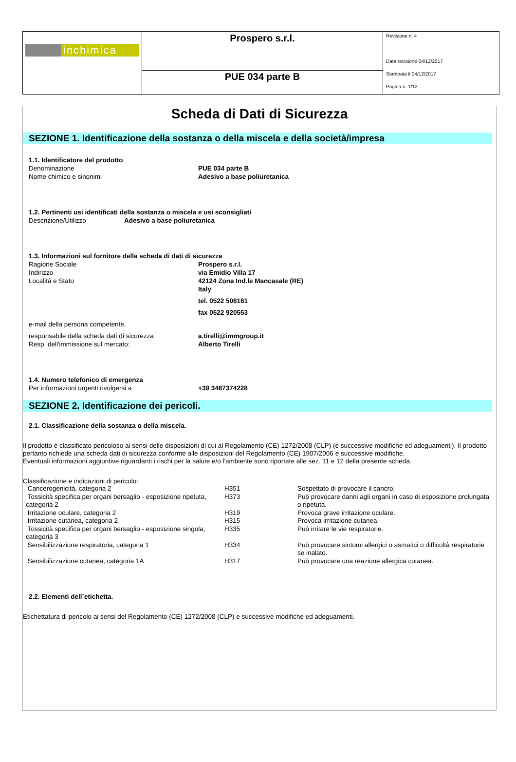| inchimica | Prospero s.r.l. | Revisione n. 4 Data revisione 04/12/2017 Stampata il 04/12/2017 Pagina n. 1/12 |
| | PUE 034 parte B | |
Scheda di Dati di Sicurezza
SEZIONE 1. Identificazione della sostanza o della miscela e della società/impresa
1.1. Identificatore del prodotto
Denominazione PUE 034 parte B
Nome chimico e sinonimi Adesivo a base poliuretanica
1.2. Pertinenti usi identificati della sostanza o miscela e usi sconsigliati
Descrizione/Utilizzo Adesivo a base poliuretanica
1.3. Informazioni sul fornitore della scheda di dati di sicurezza
Ragione Sociale Prospero s.r.l.
Indirizzo via Emidio Villa 17
Località e Stato 42124 Zona Ind.le Mancasale (RE)
Italy
tel. 0522 506161
fax 0522 920553
e-mail della persona competente,
responsabile della scheda dati di sicurezza a.tirelli@immgroup.it
Resp. dell'immissione sul mercato: Alberto Tirelli
1.4. Numero telefonico di emergenza
Per informazioni urgenti rivolgersi a +39 3487374228
SEZIONE 2. Identificazione dei pericoli.
2.1. Classificazione della sostanza o della miscela.
Il prodotto è classificato pericoloso ai sensi delle disposizioni di cui al Regolamento (CE) 1272/2008 (CLP) (e successive modifiche ed adeguamenti). Il prodotto pertanto richiede una scheda dati di sicurezza conforme alle disposizioni del Regolamento (CE) 1907/2006 e successive modifiche.
Eventuali informazioni aggiuntive riguardanti i rischi per la salute e/o l'ambiente sono riportate alle sez. 11 e 12 della presente scheda.
Classificazione e indicazioni di pericolo:
| Cancerogenicità, categoria 2 | H351 | Sospettato di provocare il cancro. |
| Tossicità specifica per organi bersaglio - esposizione ripetuta, categoria 2 | H373 | Può provocare danni agli organi in caso di esposizione prolungata o ripetuta. |
| Irritazione oculare, categoria 2 | H319 | Provoca grave irritazione oculare. |
| Irritazione cutanea, categoria 2 | H315 | Provoca irritazione cutanea. |
| Tossicità specifica per organi bersaglio - esposizione singola, categoria 3 | H335 | Può irritare le vie respiratorie. |
| Sensibilizzazione respiratoria, categoria 1 | H334 | Può provocare sintomi allergici o asmatici o difficoltà respiratorie se inalato. |
| Sensibilizzazione cutanea, categoria 1A | H317 | Può provocare una reazione allergica cutanea. |
2.2. Elementi dell`etichetta.
Etichettatura di pericolo ai sensi del Regolamento (CE) 1272/2008 (CLP) e successive modifiche ed adeguamenti.